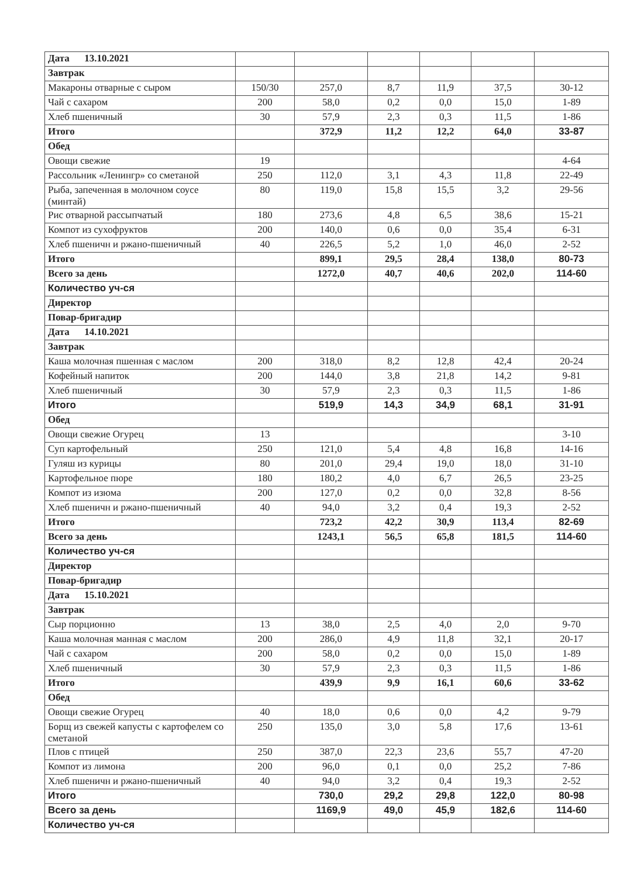| Дата 13.10.2021 | | | | | | |
| Завтрак | | | | | | |
| Макароны отварные с сыром | 150/30 | 257,0 | 8,7 | 11,9 | 37,5 | 30-12 |
| Чай с сахаром | 200 | 58,0 | 0,2 | 0,0 | 15,0 | 1-89 |
| Хлеб пшеничный | 30 | 57,9 | 2,3 | 0,3 | 11,5 | 1-86 |
| Итого | | 372,9 | 11,2 | 12,2 | 64,0 | 33-87 |
| Обед | | | | | | |
| Овощи свежие | 19 | | | | | 4-64 |
| Рассольник «Ленингр» со сметаной | 250 | 112,0 | 3,1 | 4,3 | 11,8 | 22-49 |
| Рыба, запеченная в молочном соусе (минтай) | 80 | 119,0 | 15,8 | 15,5 | 3,2 | 29-56 |
| Рис отварной рассыпчатый | 180 | 273,6 | 4,8 | 6,5 | 38,6 | 15-21 |
| Компот из сухофруктов | 200 | 140,0 | 0,6 | 0,0 | 35,4 | 6-31 |
| Хлеб пшеничн и ржано-пшеничный | 40 | 226,5 | 5,2 | 1,0 | 46,0 | 2-52 |
| Итого | | 899,1 | 29,5 | 28,4 | 138,0 | 80-73 |
| Всего за день | | 1272,0 | 40,7 | 40,6 | 202,0 | 114-60 |
| Количество уч-ся | | | | | | |
| Директор | | | | | | |
| Повар-бригадир | | | | | | |
| Дата 14.10.2021 | | | | | | |
| Завтрак | | | | | | |
| Каша молочная пшенная с маслом | 200 | 318,0 | 8,2 | 12,8 | 42,4 | 20-24 |
| Кофейный напиток | 200 | 144,0 | 3,8 | 21,8 | 14,2 | 9-81 |
| Хлеб пшеничный | 30 | 57,9 | 2,3 | 0,3 | 11,5 | 1-86 |
| Итого | | 519,9 | 14,3 | 34,9 | 68,1 | 31-91 |
| Обед | | | | | | |
| Овощи свежие Огурец | 13 | | | | | 3-10 |
| Суп картофельный | 250 | 121,0 | 5,4 | 4,8 | 16,8 | 14-16 |
| Гуляш из курицы | 80 | 201,0 | 29,4 | 19,0 | 18,0 | 31-10 |
| Картофельное пюре | 180 | 180,2 | 4,0 | 6,7 | 26,5 | 23-25 |
| Компот из изюма | 200 | 127,0 | 0,2 | 0,0 | 32,8 | 8-56 |
| Хлеб пшеничн и ржано-пшеничный | 40 | 94,0 | 3,2 | 0,4 | 19,3 | 2-52 |
| Итого | | 723,2 | 42,2 | 30,9 | 113,4 | 82-69 |
| Всего за день | | 1243,1 | 56,5 | 65,8 | 181,5 | 114-60 |
| Количество уч-ся | | | | | | |
| Директор | | | | | | |
| Повар-бригадир | | | | | | |
| Дата 15.10.2021 | | | | | | |
| Завтрак | | | | | | |
| Сыр порционно | 13 | 38,0 | 2,5 | 4,0 | 2,0 | 9-70 |
| Каша молочная манная с маслом | 200 | 286,0 | 4,9 | 11,8 | 32,1 | 20-17 |
| Чай с сахаром | 200 | 58,0 | 0,2 | 0,0 | 15,0 | 1-89 |
| Хлеб пшеничный | 30 | 57,9 | 2,3 | 0,3 | 11,5 | 1-86 |
| Итого | | 439,9 | 9,9 | 16,1 | 60,6 | 33-62 |
| Обед | | | | | | |
| Овощи свежие Огурец | 40 | 18,0 | 0,6 | 0,0 | 4,2 | 9-79 |
| Борщ из свежей капусты с картофелем со сметаной | 250 | 135,0 | 3,0 | 5,8 | 17,6 | 13-61 |
| Плов с птицей | 250 | 387,0 | 22,3 | 23,6 | 55,7 | 47-20 |
| Компот из лимона | 200 | 96,0 | 0,1 | 0,0 | 25,2 | 7-86 |
| Хлеб пшеничн и ржано-пшеничный | 40 | 94,0 | 3,2 | 0,4 | 19,3 | 2-52 |
| Итого | | 730,0 | 29,2 | 29,8 | 122,0 | 80-98 |
| Всего за день | | 1169,9 | 49,0 | 45,9 | 182,6 | 114-60 |
| Количество уч-ся | | | | | | |